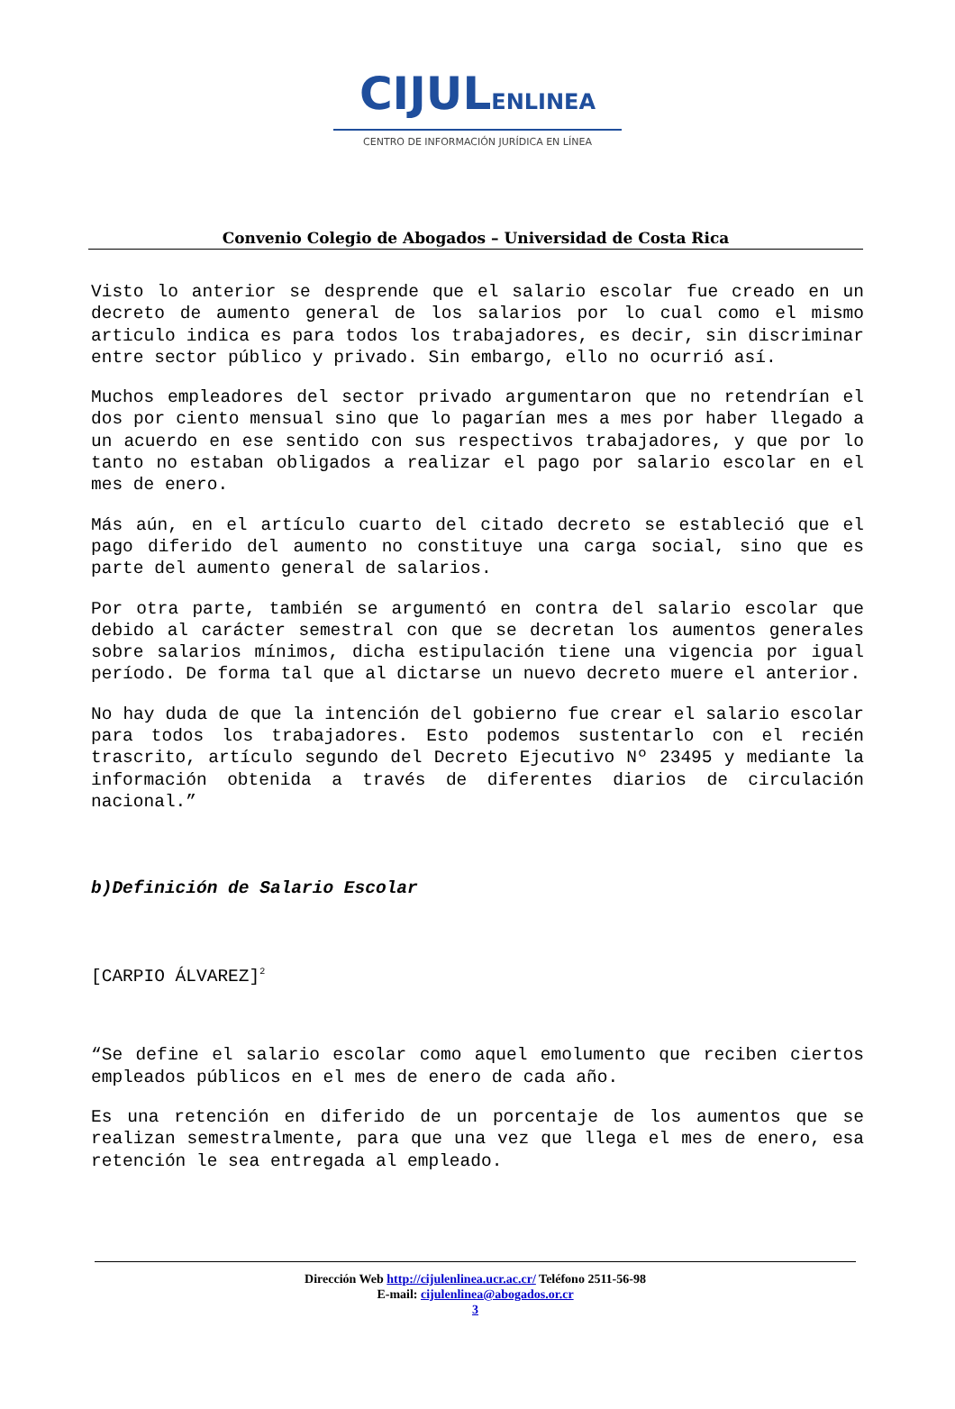CIJULENLINEA
CENTRO DE INFORMACIÓN JURÍDICA EN LÍNEA
Convenio Colegio de Abogados – Universidad de Costa Rica
Visto lo anterior se desprende que el salario escolar fue creado en un decreto de aumento general de los salarios por lo cual como el mismo articulo indica es para todos los trabajadores, es decir, sin discriminar entre sector público y privado. Sin embargo, ello no ocurrió así.
Muchos empleadores del sector privado argumentaron que no retendrían el dos por ciento mensual sino que lo pagarían mes a mes por haber llegado a un acuerdo en ese sentido con sus respectivos trabajadores, y que por lo tanto no estaban obligados a realizar el pago por salario escolar en el mes de enero.
Más aún, en el artículo cuarto del citado decreto se estableció que el pago diferido del aumento no constituye una carga social, sino que es parte del aumento general de salarios.
Por otra parte, también se argumentó en contra del salario escolar que debido al carácter semestral con que se decretan los aumentos generales sobre salarios mínimos, dicha estipulación tiene una vigencia por igual período. De forma tal que al dictarse un nuevo decreto muere el anterior.
No hay duda de que la intención del gobierno fue crear el salario escolar para todos los trabajadores. Esto podemos sustentarlo con el recién trascrito, artículo segundo del Decreto Ejecutivo Nº 23495 y mediante la información obtenida a través de diferentes diarios de circulación nacional.”
b)Definición de Salario Escolar
[CARPIO ÁLVAREZ]<sup>2</sup>
“Se define el salario escolar como aquel emolumento que reciben ciertos empleados públicos en el mes de enero de cada año.
Es una retención en diferido de un porcentaje de los aumentos que se realizan semestralmente, para que una vez que llega el mes de enero, esa retención le sea entregada al empleado.
Dirección Web http://cijulenlinea.ucr.ac.cr/ Teléfono 2511-56-98
E-mail: cijulenlinea@abogados.or.cr
3